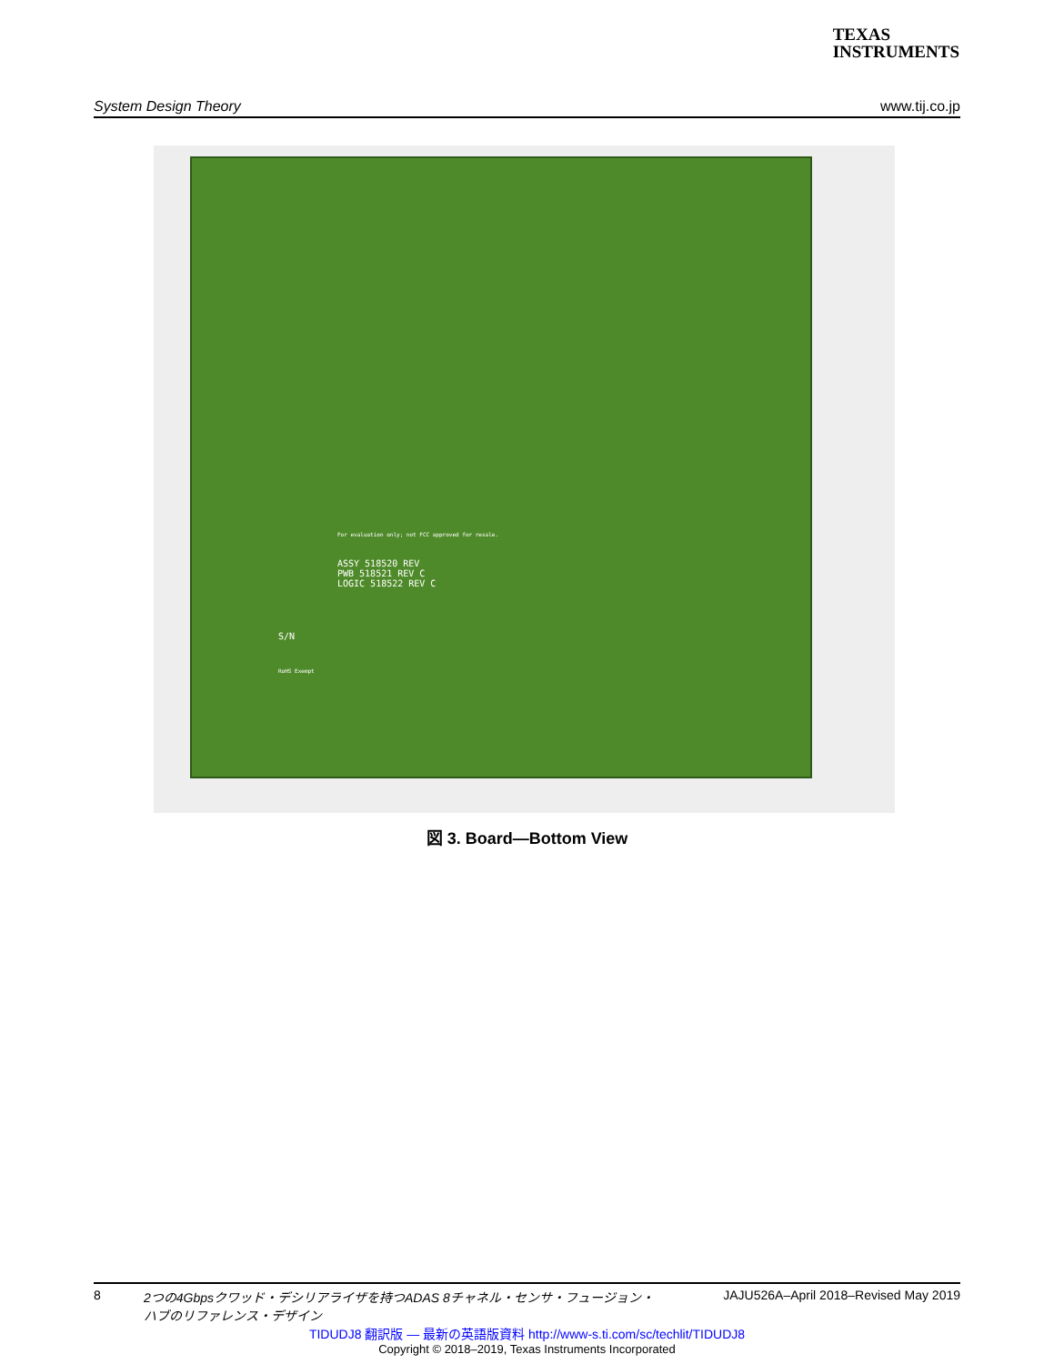TEXAS
INSTRUMENTS
System Design Theory www.tij.co.jp
For evaluation only; not FCC approved for resale.
ASSY 518520 REV
PWB 518521 REV C
LOGIC 518522 REV C
S/N
RoHS Exempt
図 3. Board—Bottom View
8 2つの4Gbpsクワッド・デシリアライザを持つADAS 8チャネル・センサ・フュージョン・
ハブのリファレンス・デザイン JAJU526A–April 2018–Revised May 2019
TIDUDJ8 翻訳版 — 最新の英語版資料 http://www-s.ti.com/sc/techlit/TIDUDJ8
Copyright © 2018–2019, Texas Instruments Incorporated